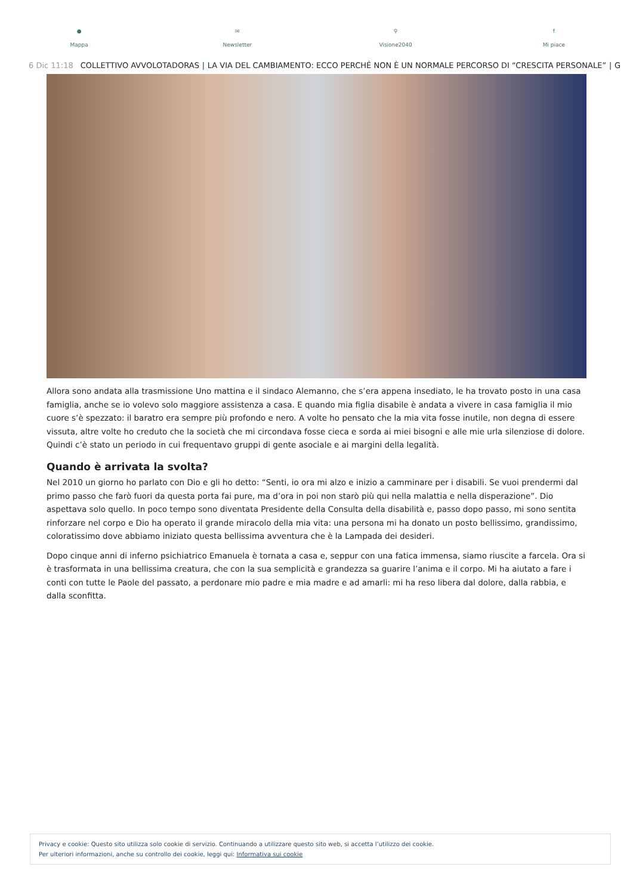●
Mappa
✉
Newsletter
⚲
Visione2040
f
Mi piace
6 Dic 11:18 COLLETTIVO AVVOLOTADORAS | LA VIA DEL CAMBIAMENTO: ECCO PERCHÉ NON È UN NORMALE PERCORSO DI “CRESCITA PERSONALE” | G
Allora sono andata alla trasmissione Uno mattina e il sindaco Alemanno, che s’era appena insediato, le ha trovato posto in una casa famiglia, anche se io volevo solo maggiore assistenza a casa. E quando mia figlia disabile è andata a vivere in casa famiglia il mio cuore s’è spezzato: il baratro era sempre più profondo e nero. A volte ho pensato che la mia vita fosse inutile, non degna di essere vissuta, altre volte ho creduto che la società che mi circondava fosse cieca e sorda ai miei bisogni e alle mie urla silenziose di dolore. Quindi c’è stato un periodo in cui frequentavo gruppi di gente asociale e ai margini della legalità.
Quando è arrivata la svolta?
Nel 2010 un giorno ho parlato con Dio e gli ho detto: “Senti, io ora mi alzo e inizio a camminare per i disabili. Se vuoi prendermi dal primo passo che farò fuori da questa porta fai pure, ma d’ora in poi non starò più qui nella malattia e nella disperazione”. Dio aspettava solo quello. In poco tempo sono diventata Presidente della Consulta della disabilità e, passo dopo passo, mi sono sentita rinforzare nel corpo e Dio ha operato il grande miracolo della mia vita: una persona mi ha donato un posto bellissimo, grandissimo, coloratissimo dove abbiamo iniziato questa bellissima avventura che è la Lampada dei desideri.
Dopo cinque anni di inferno psichiatrico Emanuela è tornata a casa e, seppur con una fatica immensa, siamo riuscite a farcela. Ora si è trasformata in una bellissima creatura, che con la sua semplicità e grandezza sa guarire l’anima e il corpo. Mi ha aiutato a fare i conti con tutte le Paole del passato, a perdonare mio padre e mia madre e ad amarli: mi ha reso libera dal dolore, dalla rabbia, e dalla sconfitta.
Privacy e cookie: Questo sito utilizza solo cookie di servizio. Continuando a utilizzare questo sito web, si accetta l’utilizzo dei cookie.
Per ulteriori informazioni, anche su controllo dei cookie, leggi qui: Informativa sui cookie